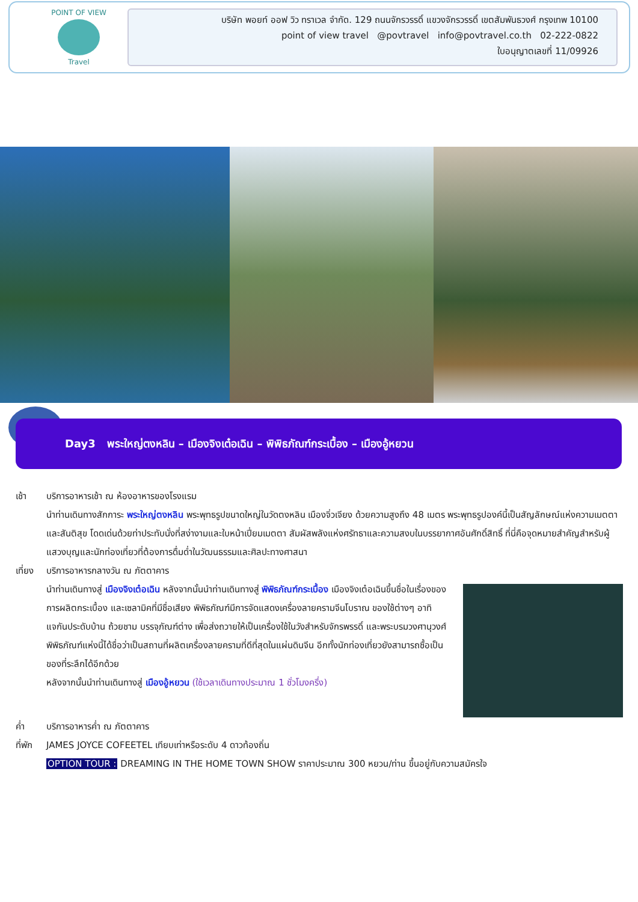POINT OF VIEW
Travel
บริษัท พอยท์ ออฟ วิว ทราเวล จำกัด. 129 ถนนจักรวรรดิ์ แขวงจักรวรรดิ์ เขตสัมพันธวงศ์ กรุงเทพ 10100
point of view travel @povtravel info@povtravel.co.th 02-222-0822
ใบอนุญาตเลขที่ 11/09926
Day3 พระใหญ่ตงหลิน – เมืองจิงเต๋อเฉิน – พิพิธภัณฑ์กระเบื้อง – เมืองอู้หยวน
เช้า บริการอาหารเช้า ณ ห้องอาหารของโรงแรม
นำท่านเดินทางสักการะ พระใหญ่ตงหลิน พระพุทธรูปขนาดใหญ่ในวัดตงหลิน เมืองจิ่วเจียง ด้วยความสูงถึง 48 เมตร พระพุทธรูปองค์นี้เป็นสัญลักษณ์แห่งความเมตตาและสันติสุข โดดเด่นด้วยท่าประทับนั่งที่สง่างามและใบหน้าเปี่ยมเมตตา สัมผัสพลังแห่งศรัทธาและความสงบในบรรยากาศอันศักดิ์สิทธิ์ ที่นี่คือจุดหมายสำคัญสำหรับผู้แสวงบุญและนักท่องเที่ยวที่ต้องการดื่มด่ำในวัฒนธรรมและศิลปะทางศาสนา
เที่ยง บริการอาหารกลางวัน ณ ภัตตาคาร
นำท่านเดินทางสู่ เมืองจิงเต๋อเฉิน หลังจากนั้นนำท่านเดินทางสู่ พิพิธภัณฑ์กระเบื้อง เมืองจิงเต๋อเฉินขึ้นชื่อในเรื่องของการผลิตกระเบื้อง และเซลามิคที่มีชื่อเสียง พิพิธภัณฑ์มีการจัดแสดงเครื่องลายครามจีนโบราณ ของใช้ต่างๆ อาทิ แจกันประดับบ้าน ถ้วยชาม บรรจุภัณฑ์ต่าง เพื่อส่งถวายให้เป็นเครื่องใช้ในวังสำหรับจักรพรรดิ์ และพระบรมวงศานุวงศ์ พิพิธภัณฑ์แห่งนี้ได้ชื่อว่าเป็นสถานที่ผลิตเครื่องลายครามที่ดีที่สุดในแผ่นดินจีน อีกทั้งนักท่องเที่ยวยังสามารถซื้อเป็นของที่ระลึกได้อีกด้วย
หลังจากนั้นนำท่านเดินทางสู่ เมืองอู้หยวน (ใช้เวลาเดินทางประมาณ 1 ชั่วโมงครึ่ง)
ค่ำ บริการอาหารค่ำ ณ ภัตตาคาร
ที่พัก JAMES JOYCE COFEETEL เทียบเท่าหรือระดับ 4 ดาวท้องถิ่น
OPTION TOUR : DREAMING IN THE HOME TOWN SHOW ราคาประมาณ 300 หยวน/ท่าน ขึ้นอยู่กับความสมัครใจ